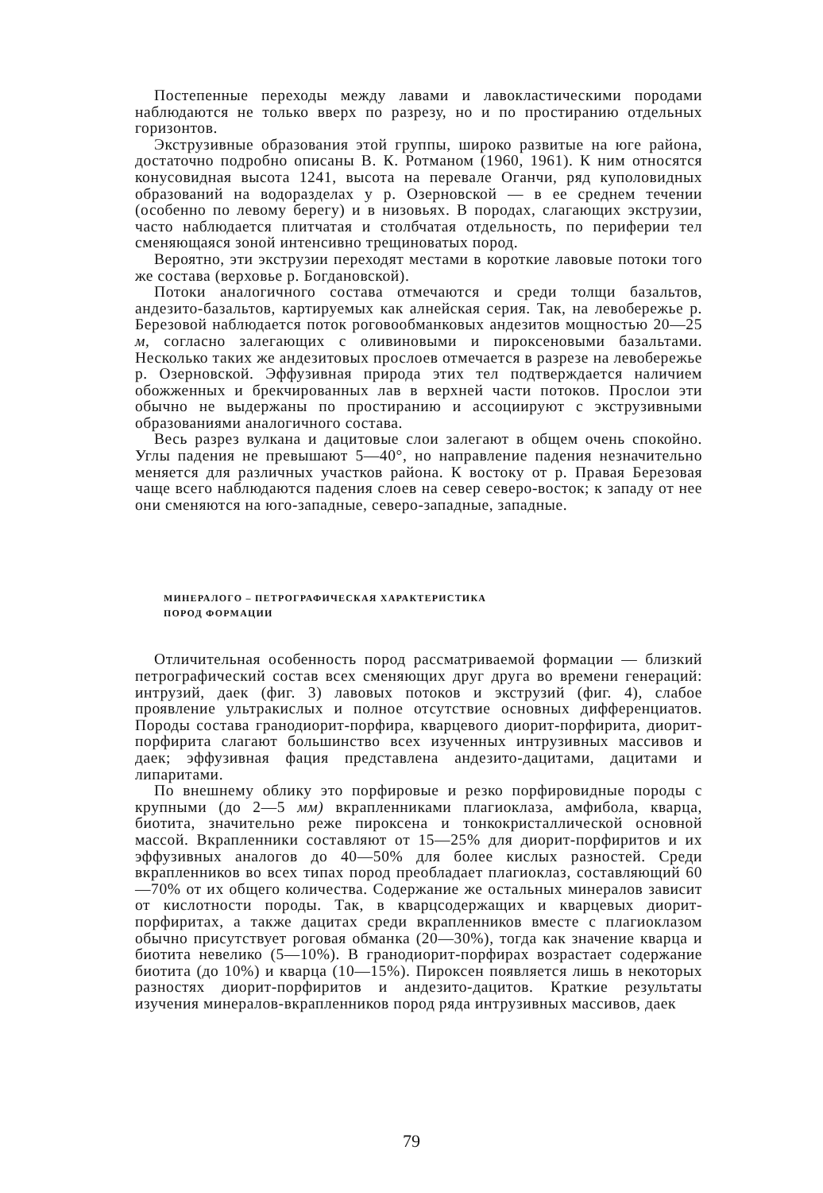Постепенные переходы между лавами и лавокластическими породами наблюдаются не только вверх по разрезу, но и по простиранию отдельных горизонтов.
Экструзивные образования этой группы, широко развитые на юге района, достаточно подробно описаны В. К. Ротманом (1960, 1961). К ним относятся конусовидная высота 1241, высота на перевале Оганчи, ряд куполовидных образований на водоразделах у р. Озерновской — в ее среднем течении (особенно по левому берегу) и в низовьях. В породах, слагающих экструзии, часто наблюдается плитчатая и столбчатая отдельность, по периферии тел сменяющаяся зоной интенсивно трещиноватых пород.
Вероятно, эти экструзии переходят местами в короткие лавовые потоки того же состава (верховье р. Богдановской).
Потоки аналогичного состава отмечаются и среди толщи базальтов, андезито-базальтов, картируемых как алнейская серия. Так, на левобережье р. Березовой наблюдается поток роговообманковых андезитов мощностью 20—25 м, согласно залегающих с оливиновыми и пироксеновыми базальтами. Несколько таких же андезитовых прослоев отмечается в разрезе на левобережье р. Озерновской. Эффузивная природа этих тел подтверждается наличием обожженных и брекчированных лав в верхней части потоков. Прослои эти обычно не выдержаны по простиранию и ассоциируют с экструзивными образованиями аналогичного состава.
Весь разрез вулкана и дацитовые слои залегают в общем очень спокойно. Углы падения не превышают 5—40°, но направление падения незначительно меняется для различных участков района. К востоку от р. Правая Березовая чаще всего наблюдаются падения слоев на север северо-восток; к западу от нее они сменяются на юго-западные, северо-западные, западные.
МИНЕРАЛОГО – ПЕТРОГРАФИЧЕСКАЯ ХАРАКТЕРИСТИКА
ПОРОД ФОРМАЦИИ
Отличительная особенность пород рассматриваемой формации — близкий петрографический состав всех сменяющих друг друга во времени генераций: интрузий, даек (фиг. 3) лавовых потоков и экструзий (фиг. 4), слабое проявление ультракислых и полное отсутствие основных дифференциатов. Породы состава гранодиорит-порфира, кварцевого диорит-порфирита, диорит-порфирита слагают большинство всех изученных интрузивных массивов и даек; эффузивная фация представлена андезито-дацитами, дацитами и липаритами.
По внешнему облику это порфировые и резко порфировидные породы с крупными (до 2—5 мм) вкрапленниками плагиоклаза, амфибола, кварца, биотита, значительно реже пироксена и тонкокристаллической основной массой. Вкрапленники составляют от 15—25% для диорит-порфиритов и их эффузивных аналогов до 40—50% для более кислых разностей. Среди вкрапленников во всех типах пород преобладает плагиоклаз, составляющий 60—70% от их общего количества. Содержание же остальных минералов зависит от кислотности породы. Так, в кварцсодержащих и кварцевых диорит-порфиритах, а также дацитах среди вкрапленников вместе с плагиоклазом обычно присутствует роговая обманка (20—30%), тогда как значение кварца и биотита невелико (5—10%). В гранодиорит-порфирах возрастает содержание биотита (до 10%) и кварца (10—15%). Пироксен появляется лишь в некоторых разностях диорит-порфиритов и андезито-дацитов. Краткие результаты изучения минералов-вкрапленников пород ряда интрузивных массивов, даек
79